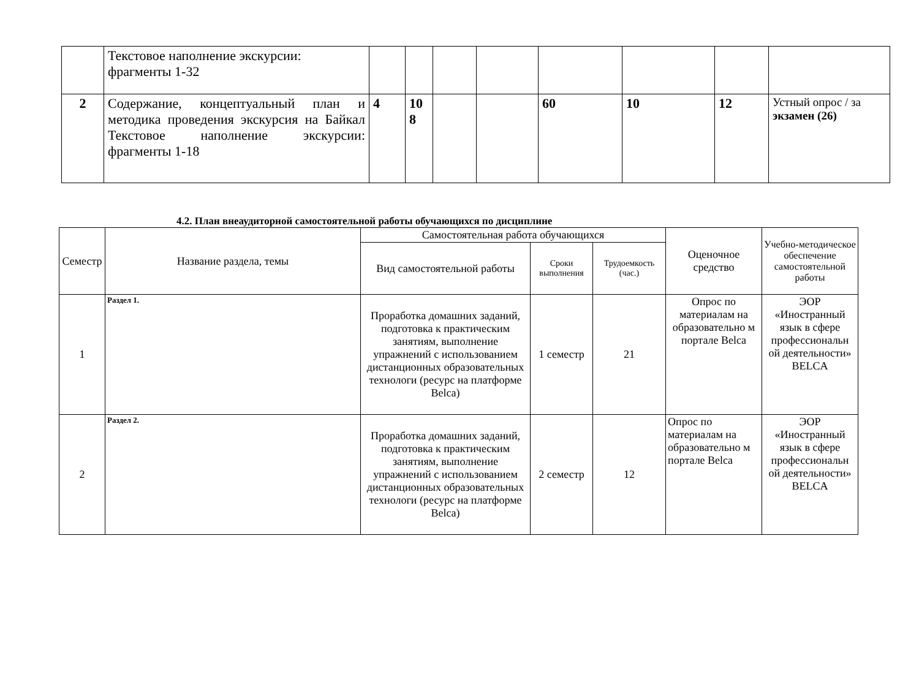| | Текстовое наполнение экскурсии: фрагменты 1-32 | | | | | | | | |
| 2 | Содержание, концептуальный план и методика проведения экскурсия на Байкал Текстовое наполнение экскурсии: фрагменты 1-18 | 4 | 10 8 | | | 60 | 10 | 12 | Устный опрос / за экзамен (26) |
4.2. План внеаудиторной самостоятельной работы обучающихся по дисциплине
| Семестр | Название раздела, темы | Самостоятельная работа обучающихся | | | Оценочное средство | Учебно-методическое обеспечение самостоятельной работы |
| --- | --- | --- | --- | --- | --- | --- |
| | | Вид самостоятельной работы | Сроки выполнения | Трудоемкость (час.) | | |
| 1 | Раздел 1. | Проработка домашних заданий, подготовка к практическим занятиям, выполнение упражнений с использованием дистанционных образовательных технологи (ресурс на платформе Belca) | 1 семестр | 21 | Опрос по материалам на образовательно м портале Belca | ЭОР «Иностранный язык в сфере профессиональн ой деятельности» BELCA |
| 2 | Раздел 2. | Проработка домашних заданий, подготовка к практическим занятиям, выполнение упражнений с использованием дистанционных образовательных технологи (ресурс на платформе Belca) | 2 семестр | 12 | Опрос по материалам на образовательно м портале Belca | ЭОР «Иностранный язык в сфере профессиональн ой деятельности» BELCA |